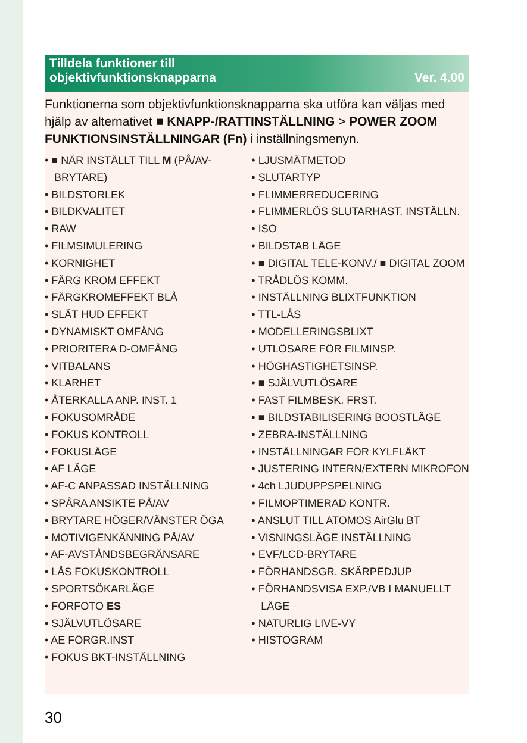Tilldela funktioner till
objektivfunktionsknapparna Ver. 4.00
Funktionerna som objektivfunktionsknapparna ska utföra kan väljas med hjälp av alternativet ■ KNAPP-/RATTINSTÄLLNING > POWER ZOOM FUNKTIONSINSTÄLLNINGAR (Fn) i inställningsmenyn.
• ■ NÄR INSTÄLLT TILL M (PÅ/AV-BRYTARE)
• BILDSTORLEK
• BILDKVALITET
• RAW
• FILMSIMULERING
• KORNIGHET
• FÄRG KROM EFFEKT
• FÄRGKROMEFFEKT BLÅ
• SLÄT HUD EFFEKT
• DYNAMISKT OMFÅNG
• PRIORITERA D-OMFÅNG
• VITBALANS
• KLARHET
• ÅTERKALLA ANP. INST. 1
• FOKUSOMRÅDE
• FOKUS KONTROLL
• FOKUSLÄGE
• AF LÄGE
• AF-C ANPASSAD INSTÄLLNING
• SPÅRA ANSIKTE PÅ/AV
• BRYTARE HÖGER/VÄNSTER ÖGA
• MOTIVIGENKÄNNING PÅ/AV
• AF-AVSTÅNDSBEGRÄNSARE
• LÅS FOKUSKONTROLL
• SPORTSÖKARLÄGE
• FÖRFOTO ES
• SJÄLVUTLÖSARE
• AE FÖRGR.INST
• FOKUS BKT-INSTÄLLNING
• LJUSMÄTMETOD
• SLUTARTYP
• FLIMMERREDUCERING
• FLIMMERLÖS SLUTARHAST. INSTÄLLN.
• ISO
• BILDSTAB LÄGE
• ■ DIGITAL TELE-KONV./ ■ DIGITAL ZOOM
• TRÅDLÖS KOMM.
• INSTÄLLNING BLIXTFUNKTION
• TTL-LÅS
• MODELLERINGSBLIXT
• UTLÖSARE FÖR FILMINSP.
• HÖGHASTIGHETSINSP.
• ■ SJÄLVUTLÖSARE
• FAST FILMBESK. FRST.
• ■ BILDSTABILISERING BOOSTLÄGE
• ZEBRA-INSTÄLLNING
• INSTÄLLNINGAR FÖR KYLFLÄKT
• JUSTERING INTERN/EXTERN MIKROFON
• 4ch LJUDUPPSPELNING
• FILMOPTIMERAD KONTR.
• ANSLUT TILL ATOMOS AirGlu BT
• VISNINGSLÄGE INSTÄLLNING
• EVF/LCD-BRYTARE
• FÖRHANDSGR. SKÄRPEDJUP
• FÖRHANDSVISA EXP./VB I MANUELLT LÄGE
• NATURLIG LIVE-VY
• HISTOGRAM
30